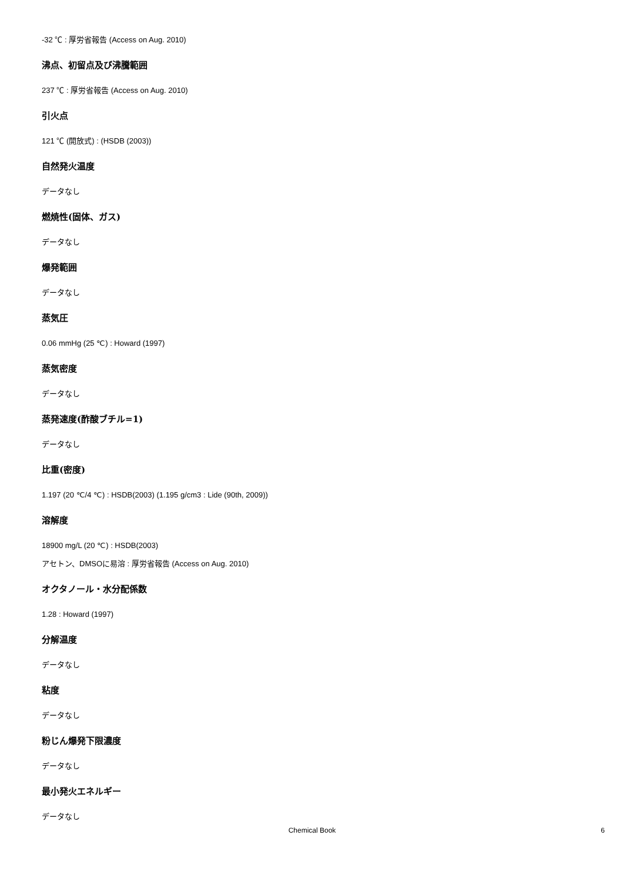-32 ℃ : 厚労省報告 (Access on Aug. 2010)
沸点、初留点及び沸騰範囲
237 ℃ : 厚労省報告 (Access on Aug. 2010)
引火点
121 ℃ (開放式) : (HSDB (2003))
自然発火温度
データなし
燃焼性(固体、ガス)
データなし
爆発範囲
データなし
蒸気圧
0.06 mmHg (25 ℃) : Howard (1997)
蒸気密度
データなし
蒸発速度(酢酸ブチル=1)
データなし
比重(密度)
1.197 (20 ℃/4 ℃) : HSDB(2003) (1.195 g/cm3 : Lide (90th, 2009))
溶解度
18900 mg/L (20 ℃) : HSDB(2003)
アセトン、DMSOに易溶 : 厚労省報告 (Access on Aug. 2010)
オクタノール・水分配係数
1.28 : Howard (1997)
分解温度
データなし
粘度
データなし
粉じん爆発下限濃度
データなし
最小発火エネルギー
データなし
Chemical Book
6